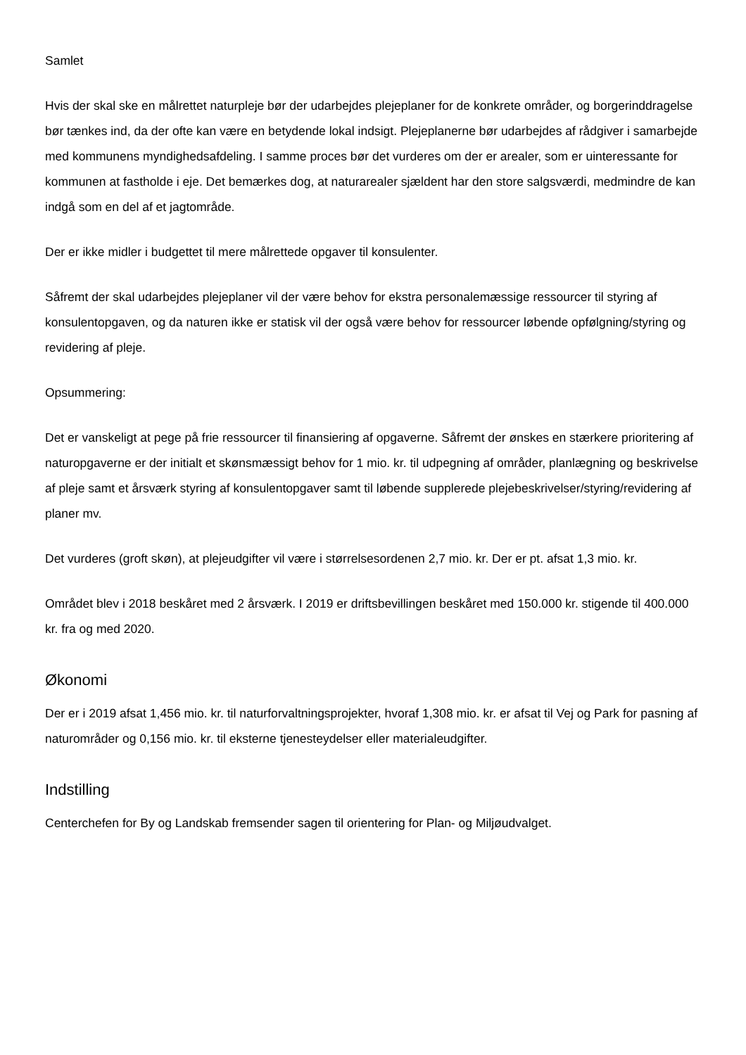Samlet
Hvis der skal ske en målrettet naturpleje bør der udarbejdes plejeplaner for de konkrete områder, og borgerinddragelse bør tænkes ind, da der ofte kan være en betydende lokal indsigt. Plejeplanerne bør udarbejdes af rådgiver i samarbejde med kommunens myndighedsafdeling. I samme proces bør det vurderes om der er arealer, som er uinteressante for kommunen at fastholde i eje. Det bemærkes dog, at naturarealer sjældent har den store salgsværdi, medmindre de kan indgå som en del af et jagtområde.
Der er ikke midler i budgettet til mere målrettede opgaver til konsulenter.
Såfremt der skal udarbejdes plejeplaner vil der være behov for ekstra personalemæssige ressourcer til styring af konsulentopgaven, og da naturen ikke er statisk vil der også være behov for ressourcer løbende opfølgning/styring og revidering af pleje.
Opsummering:
Det er vanskeligt at pege på frie ressourcer til finansiering af opgaverne. Såfremt der ønskes en stærkere prioritering af naturopgaverne er der initialt et skønsmæssigt behov for 1 mio. kr. til udpegning af områder, planlægning og beskrivelse af pleje samt et årsværk styring af konsulentopgaver samt til løbende supplerede plejebeskrivelser/styring/revidering af planer mv.
Det vurderes (groft skøn), at plejeudgifter vil være i størrelsesordenen 2,7 mio. kr. Der er pt. afsat 1,3 mio. kr.
Området blev i 2018 beskåret med 2 årsværk. I 2019 er driftsbevillingen beskåret med 150.000 kr. stigende til 400.000 kr. fra og med 2020.
Økonomi
Der er i 2019 afsat 1,456 mio. kr. til naturforvaltningsprojekter, hvoraf 1,308 mio. kr. er afsat til Vej og Park for pasning af naturområder og 0,156 mio. kr. til eksterne tjenesteydelser eller materialeudgifter.
Indstilling
Centerchefen for By og Landskab fremsender sagen til orientering for Plan- og Miljøudvalget.